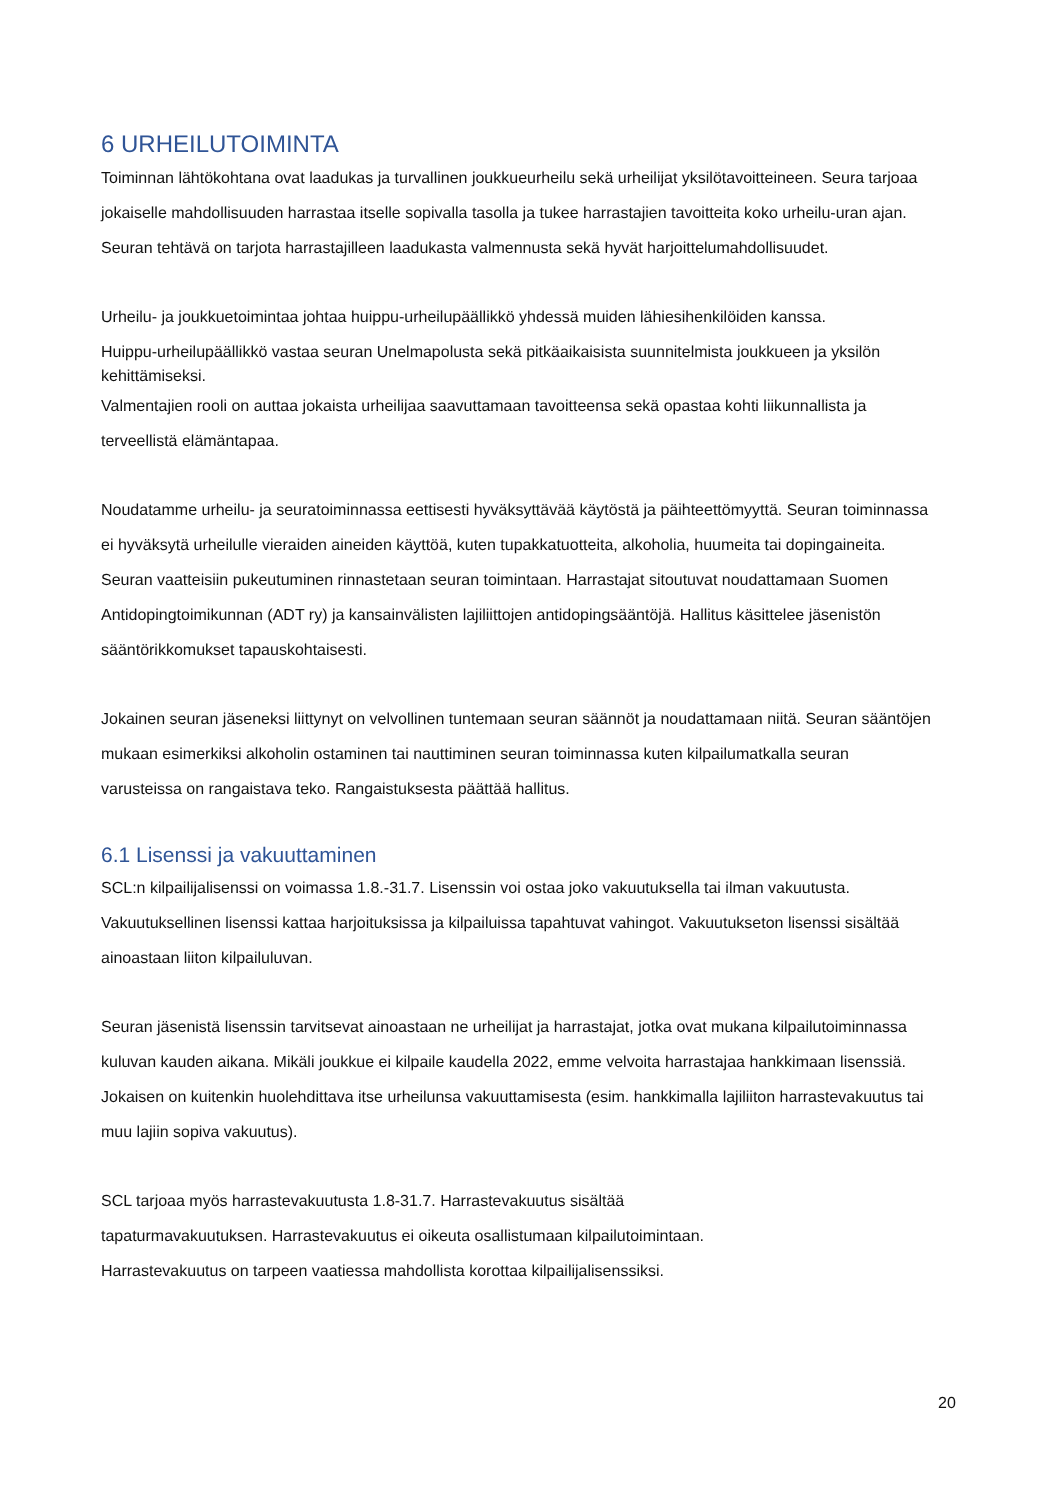6 URHEILUTOIMINTA
Toiminnan lähtökohtana ovat laadukas ja turvallinen joukkueurheilu sekä urheilijat yksilötavoitteineen. Seura tarjoaa jokaiselle mahdollisuuden harrastaa itselle sopivalla tasolla ja tukee harrastajien tavoitteita koko urheilu-uran ajan. Seuran tehtävä on tarjota harrastajilleen laadukasta valmennusta sekä hyvät harjoittelumahdollisuudet.
Urheilu- ja joukkuetoimintaa johtaa huippu-urheilupäällikkö yhdessä muiden lähiesihenkilöiden kanssa.
Huippu-urheilupäällikkö vastaa seuran Unelmapolusta sekä pitkäaikaisista suunnitelmista joukkueen ja yksilön kehittämiseksi.
Valmentajien rooli on auttaa jokaista urheilijaa saavuttamaan tavoitteensa sekä opastaa kohti liikunnallista ja terveellistä elämäntapaa.
Noudatamme urheilu- ja seuratoiminnassa eettisesti hyväksyttävää käytöstä ja päihteettömyyttä. Seuran toiminnassa ei hyväksytä urheilulle vieraiden aineiden käyttöä, kuten tupakkatuotteita, alkoholia, huumeita tai dopingaineita. Seuran vaatteisiin pukeutuminen rinnastetaan seuran toimintaan. Harrastajat sitoutuvat noudattamaan Suomen Antidopingtoimikunnan (ADT ry) ja kansainvälisten lajiliittojen antidopingsääntöjä. Hallitus käsittelee jäsenistön sääntörikkomukset tapauskohtaisesti.
Jokainen seuran jäseneksi liittynyt on velvollinen tuntemaan seuran säännöt ja noudattamaan niitä. Seuran sääntöjen mukaan esimerkiksi alkoholin ostaminen tai nauttiminen seuran toiminnassa kuten kilpailumatkalla seuran varusteissa on rangaistava teko. Rangaistuksesta päättää hallitus.
6.1 Lisenssi ja vakuuttaminen
SCL:n kilpailijalisenssi on voimassa 1.8.-31.7. Lisenssin voi ostaa joko vakuutuksella tai ilman vakuutusta. Vakuutuksellinen lisenssi kattaa harjoituksissa ja kilpailuissa tapahtuvat vahingot. Vakuutukseton lisenssi sisältää ainoastaan liiton kilpailuluvan.
Seuran jäsenistä lisenssin tarvitsevat ainoastaan ne urheilijat ja harrastajat, jotka ovat mukana kilpailutoiminnassa kuluvan kauden aikana. Mikäli joukkue ei kilpaile kaudella 2022, emme velvoita harrastajaa hankkimaan lisenssiä. Jokaisen on kuitenkin huolehdittava itse urheilunsa vakuuttamisesta (esim. hankkimalla lajiliiton harrastevakuutus tai muu lajiin sopiva vakuutus).
SCL tarjoaa myös harrastevakuutusta 1.8-31.7. Harrastevakuutus sisältää
tapaturmavakuutuksen. Harrastevakuutus ei oikeuta osallistumaan kilpailutoimintaan.
Harrastevakuutus on tarpeen vaatiessa mahdollista korottaa kilpailijalisenssiksi.
20